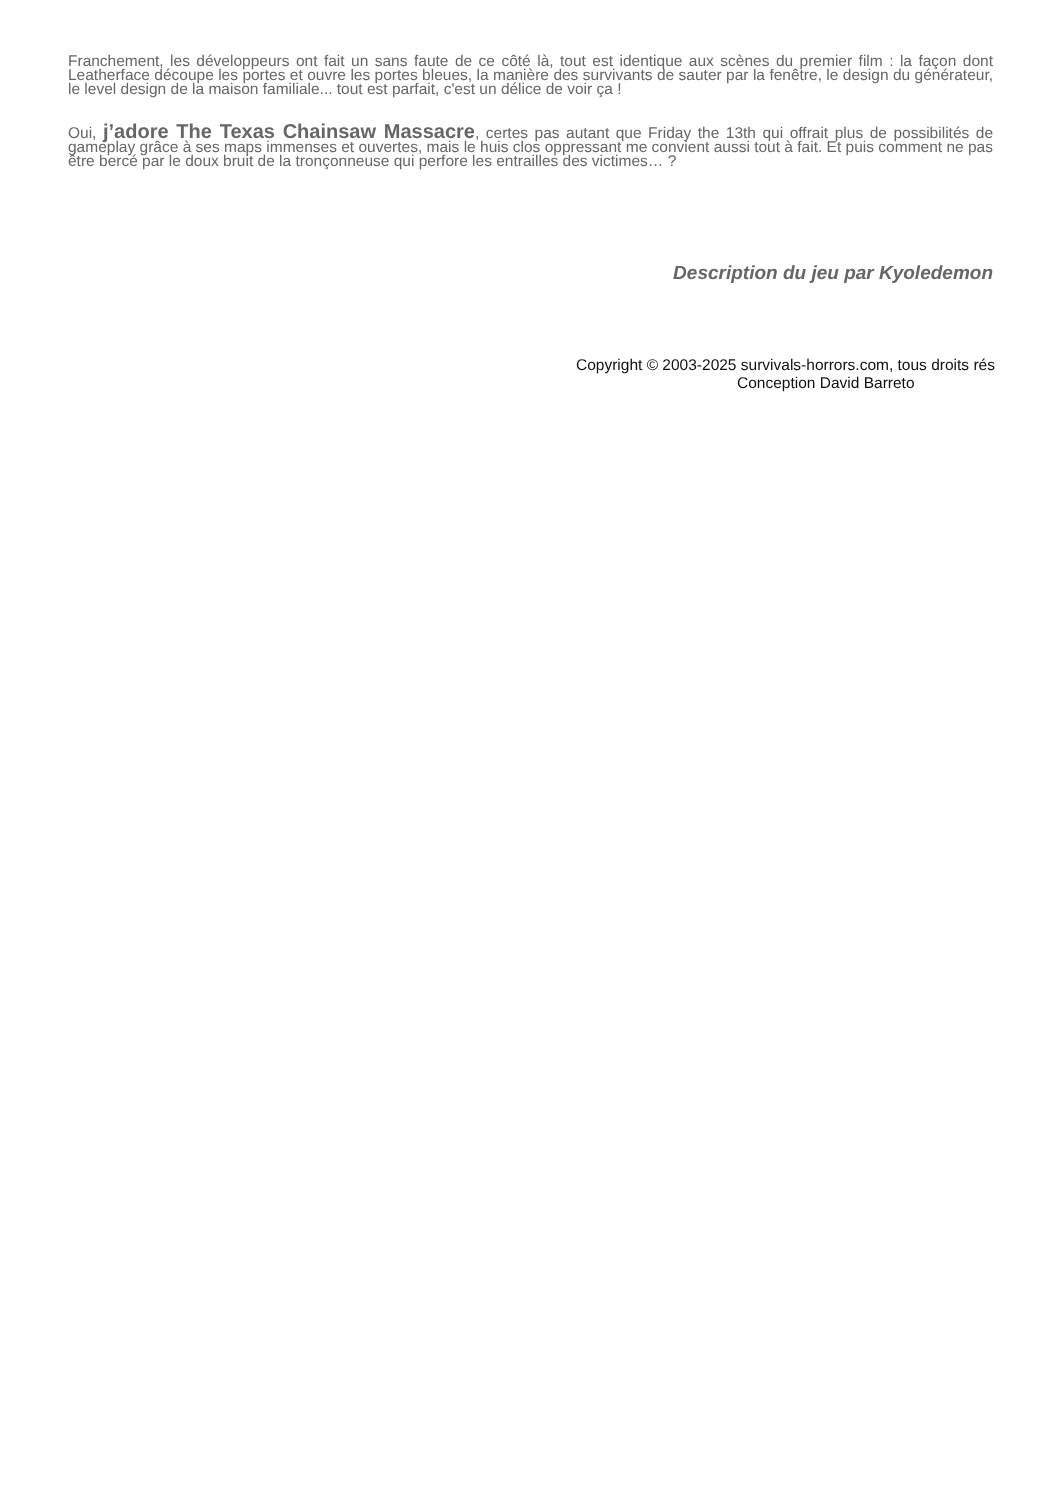Franchement, les développeurs ont fait un sans faute de ce côté là, tout est identique aux scènes du premier film : la façon dont Leatherface découpe les portes et ouvre les portes bleues, la manière des survivants de sauter par la fenêtre, le design du générateur, le level design de la maison familiale... tout est parfait, c'est un délice de voir ça !
Oui, j’adore The Texas Chainsaw Massacre, certes pas autant que Friday the 13th qui offrait plus de possibilités de gameplay grâce à ses maps immenses et ouvertes, mais le huis clos oppressant me convient aussi tout à fait. Et puis comment ne pas être bercé par le doux bruit de la tronçonneuse qui perfore les entrailles des victimes… ?
Description du jeu par Kyoledemon
Copyright © 2003-2025 survivals-horrors.com, tous droits rés
Conception David Barreto